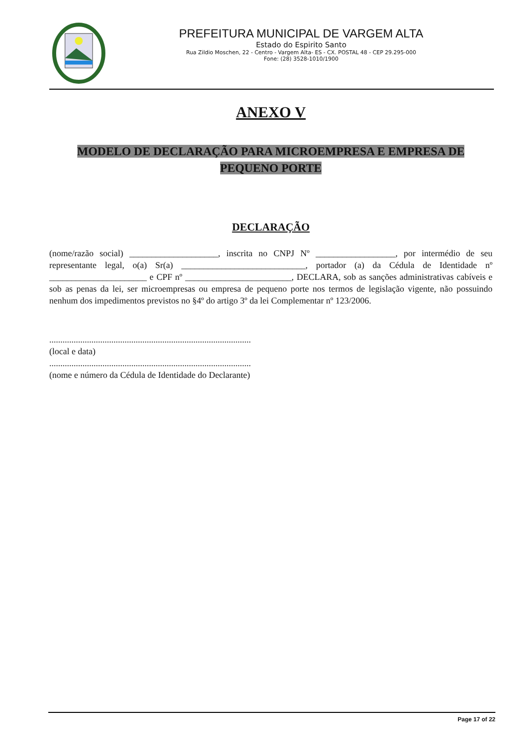PREFEITURA MUNICIPAL DE VARGEM ALTA
Estado do Espirito Santo
Rua Zildio Moschen, 22 - Centro - Vargem Alta- ES - CX. POSTAL 48 - CEP 29.295-000
Fone: (28) 3528-1010/1900
ANEXO V
MODELO DE DECLARAÇÃO PARA MICROEMPRESA E EMPRESA DE PEQUENO PORTE
DECLARAÇÃO
(nome/razão social) ____________________, inscrita no CNPJ Nº __________________, por intermédio de seu representante legal, o(a) Sr(a) ____________________________, portador (a) da Cédula de Identidade nº ______________________ e CPF nº ________________________, DECLARA, sob as sanções administrativas cabíveis e sob as penas da lei, ser microempresas ou empresa de pequeno porte nos termos de legislação vigente, não possuindo nenhum dos impedimentos previstos no §4º do artigo 3º da lei Complementar nº 123/2006.
...........................................................................................
(local e data)
...........................................................................................
(nome e número da Cédula de Identidade do Declarante)
Page 17 of 22